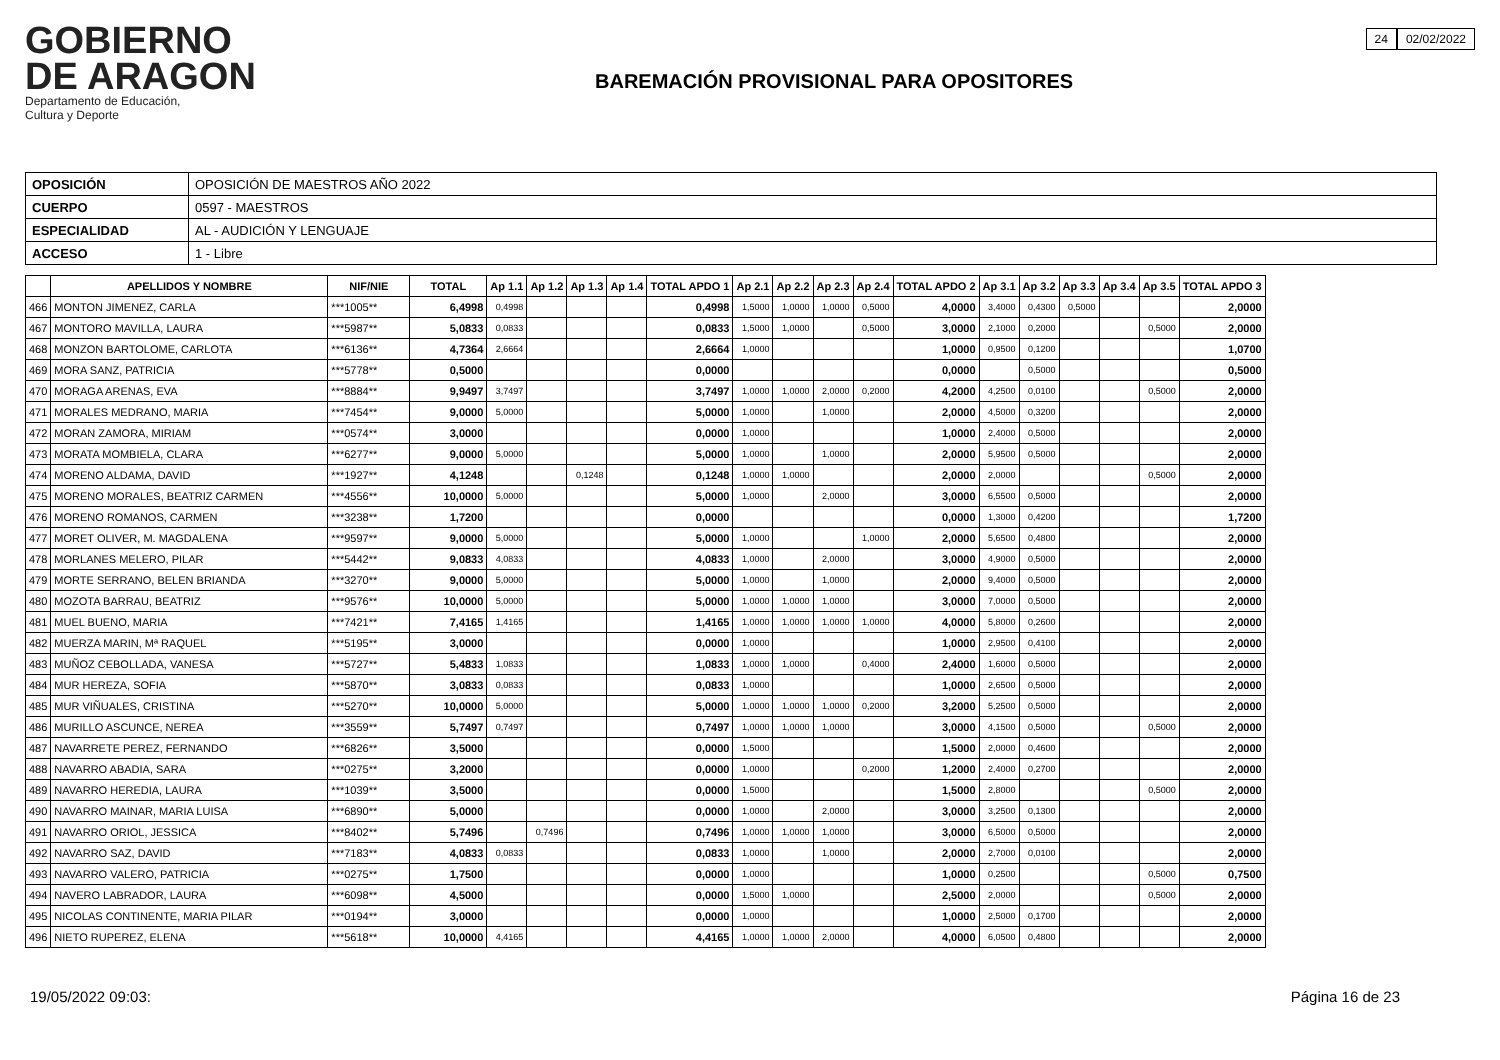24 02/02/2022
GOBIERNO
DE ARAGON
Departamento de Educación,
Cultura y Deporte
BAREMACIÓN PROVISIONAL PARA OPOSITORES
| OPOSICIÓN | OPOSICIÓN DE MAESTROS AÑO 2022 |
| CUERPO | 0597 - MAESTROS |
| ESPECIALIDAD | AL - AUDICIÓN Y LENGUAJE |
| ACCESO | 1 - Libre |
| | APELLIDOS Y NOMBRE | NIF/NIE | TOTAL | Ap 1.1 | Ap 1.2 | Ap 1.3 | Ap 1.4 | TOTAL APDO 1 | Ap 2.1 | Ap 2.2 | Ap 2.3 | Ap 2.4 | TOTAL APDO 2 | Ap 3.1 | Ap 3.2 | Ap 3.3 | Ap 3.4 | Ap 3.5 | TOTAL APDO 3 |
| --- | --- | --- | --- | --- | --- | --- | --- | --- | --- | --- | --- | --- | --- | --- | --- | --- | --- | --- | --- |
| 466 | MONTON JIMENEZ, CARLA | ***1005** | 6,4998 | 0,4998 | | | | 0,4998 | 1,5000 | 1,0000 | 1,0000 | 0,5000 | 4,0000 | 3,4000 | 0,4300 | 0,5000 | | | 2,0000 |
| 467 | MONTORO MAVILLA, LAURA | ***5987** | 5,0833 | 0,0833 | | | | 0,0833 | 1,5000 | 1,0000 | | 0,5000 | 3,0000 | 2,1000 | 0,2000 | | | 0,5000 | 2,0000 |
| 468 | MONZON BARTOLOME, CARLOTA | ***6136** | 4,7364 | 2,6664 | | | | 2,6664 | 1,0000 | | | | 1,0000 | 0,9500 | 0,1200 | | | | 1,0700 |
| 469 | MORA SANZ, PATRICIA | ***5778** | 0,5000 | | | | | 0,0000 | | | | | 0,0000 | | 0,5000 | | | | 0,5000 |
| 470 | MORAGA ARENAS, EVA | ***8884** | 9,9497 | 3,7497 | | | | 3,7497 | 1,0000 | 1,0000 | 2,0000 | 0,2000 | 4,2000 | 4,2500 | 0,0100 | | | 0,5000 | 2,0000 |
| 471 | MORALES MEDRANO, MARIA | ***7454** | 9,0000 | 5,0000 | | | | 5,0000 | 1,0000 | | 1,0000 | | 2,0000 | 4,5000 | 0,3200 | | | | 2,0000 |
| 472 | MORAN ZAMORA, MIRIAM | ***0574** | 3,0000 | | | | | 0,0000 | 1,0000 | | | | 1,0000 | 2,4000 | 0,5000 | | | | 2,0000 |
| 473 | MORATA MOMBIELA, CLARA | ***6277** | 9,0000 | 5,0000 | | | | 5,0000 | 1,0000 | | 1,0000 | | 2,0000 | 5,9500 | 0,5000 | | | | 2,0000 |
| 474 | MORENO ALDAMA, DAVID | ***1927** | 4,1248 | | | 0,1248 | | 0,1248 | 1,0000 | 1,0000 | | | 2,0000 | 2,0000 | | | | 0,5000 | 2,0000 |
| 475 | MORENO MORALES, BEATRIZ CARMEN | ***4556** | 10,0000 | 5,0000 | | | | 5,0000 | 1,0000 | | 2,0000 | | 3,0000 | 6,5500 | 0,5000 | | | | 2,0000 |
| 476 | MORENO ROMANOS, CARMEN | ***3238** | 1,7200 | | | | | 0,0000 | | | | | 0,0000 | 1,3000 | 0,4200 | | | | 1,7200 |
| 477 | MORET OLIVER, M. MAGDALENA | ***9597** | 9,0000 | 5,0000 | | | | 5,0000 | 1,0000 | | | 1,0000 | 2,0000 | 5,6500 | 0,4800 | | | | 2,0000 |
| 478 | MORLANES MELERO, PILAR | ***5442** | 9,0833 | 4,0833 | | | | 4,0833 | 1,0000 | | 2,0000 | | 3,0000 | 4,9000 | 0,5000 | | | | 2,0000 |
| 479 | MORTE SERRANO, BELEN BRIANDA | ***3270** | 9,0000 | 5,0000 | | | | 5,0000 | 1,0000 | | 1,0000 | | 2,0000 | 9,4000 | 0,5000 | | | | 2,0000 |
| 480 | MOZOTA BARRAU, BEATRIZ | ***9576** | 10,0000 | 5,0000 | | | | 5,0000 | 1,0000 | 1,0000 | 1,0000 | | 3,0000 | 7,0000 | 0,5000 | | | | 2,0000 |
| 481 | MUEL BUENO, MARIA | ***7421** | 7,4165 | 1,4165 | | | | 1,4165 | 1,0000 | 1,0000 | 1,0000 | 1,0000 | 4,0000 | 5,8000 | 0,2600 | | | | 2,0000 |
| 482 | MUERZA MARIN, Mª RAQUEL | ***5195** | 3,0000 | | | | | 0,0000 | 1,0000 | | | | 1,0000 | 2,9500 | 0,4100 | | | | 2,0000 |
| 483 | MUÑOZ CEBOLLADA, VANESA | ***5727** | 5,4833 | 1,0833 | | | | 1,0833 | 1,0000 | 1,0000 | | 0,4000 | 2,4000 | 1,6000 | 0,5000 | | | | 2,0000 |
| 484 | MUR HEREZA, SOFIA | ***5870** | 3,0833 | 0,0833 | | | | 0,0833 | 1,0000 | | | | 1,0000 | 2,6500 | 0,5000 | | | | 2,0000 |
| 485 | MUR VIÑUALES, CRISTINA | ***5270** | 10,0000 | 5,0000 | | | | 5,0000 | 1,0000 | 1,0000 | 1,0000 | 0,2000 | 3,2000 | 5,2500 | 0,5000 | | | | 2,0000 |
| 486 | MURILLO ASCUNCE, NEREA | ***3559** | 5,7497 | 0,7497 | | | | 0,7497 | 1,0000 | 1,0000 | 1,0000 | | 3,0000 | 4,1500 | 0,5000 | | | 0,5000 | 2,0000 |
| 487 | NAVARRETE PEREZ, FERNANDO | ***6826** | 3,5000 | | | | | 0,0000 | 1,5000 | | | | 1,5000 | 2,0000 | 0,4600 | | | | 2,0000 |
| 488 | NAVARRO ABADIA, SARA | ***0275** | 3,2000 | | | | | 0,0000 | 1,0000 | | | 0,2000 | 1,2000 | 2,4000 | 0,2700 | | | | 2,0000 |
| 489 | NAVARRO HEREDIA, LAURA | ***1039** | 3,5000 | | | | | 0,0000 | 1,5000 | | | | 1,5000 | 2,8000 | | | | 0,5000 | 2,0000 |
| 490 | NAVARRO MAINAR, MARIA LUISA | ***6890** | 5,0000 | | | | | 0,0000 | 1,0000 | | 2,0000 | | 3,0000 | 3,2500 | 0,1300 | | | | 2,0000 |
| 491 | NAVARRO ORIOL, JESSICA | ***8402** | 5,7496 | | 0,7496 | | | 0,7496 | 1,0000 | 1,0000 | 1,0000 | | 3,0000 | 6,5000 | 0,5000 | | | | 2,0000 |
| 492 | NAVARRO SAZ, DAVID | ***7183** | 4,0833 | 0,0833 | | | | 0,0833 | 1,0000 | | 1,0000 | | 2,0000 | 2,7000 | 0,0100 | | | | 2,0000 |
| 493 | NAVARRO VALERO, PATRICIA | ***0275** | 1,7500 | | | | | 0,0000 | 1,0000 | | | | 1,0000 | 0,2500 | | | | 0,5000 | 0,7500 |
| 494 | NAVERO LABRADOR, LAURA | ***6098** | 4,5000 | | | | | 0,0000 | 1,5000 | 1,0000 | | | 2,5000 | 2,0000 | | | | 0,5000 | 2,0000 |
| 495 | NICOLAS CONTINENTE, MARIA PILAR | ***0194** | 3,0000 | | | | | 0,0000 | 1,0000 | | | | 1,0000 | 2,5000 | 0,1700 | | | | 2,0000 |
| 496 | NIETO RUPEREZ, ELENA | ***5618** | 10,0000 | 4,4165 | | | | 4,4165 | 1,0000 | 1,0000 | 2,0000 | | 4,0000 | 6,0500 | 0,4800 | | | | 2,0000 |
19/05/2022 09:03: Página 16 de 23